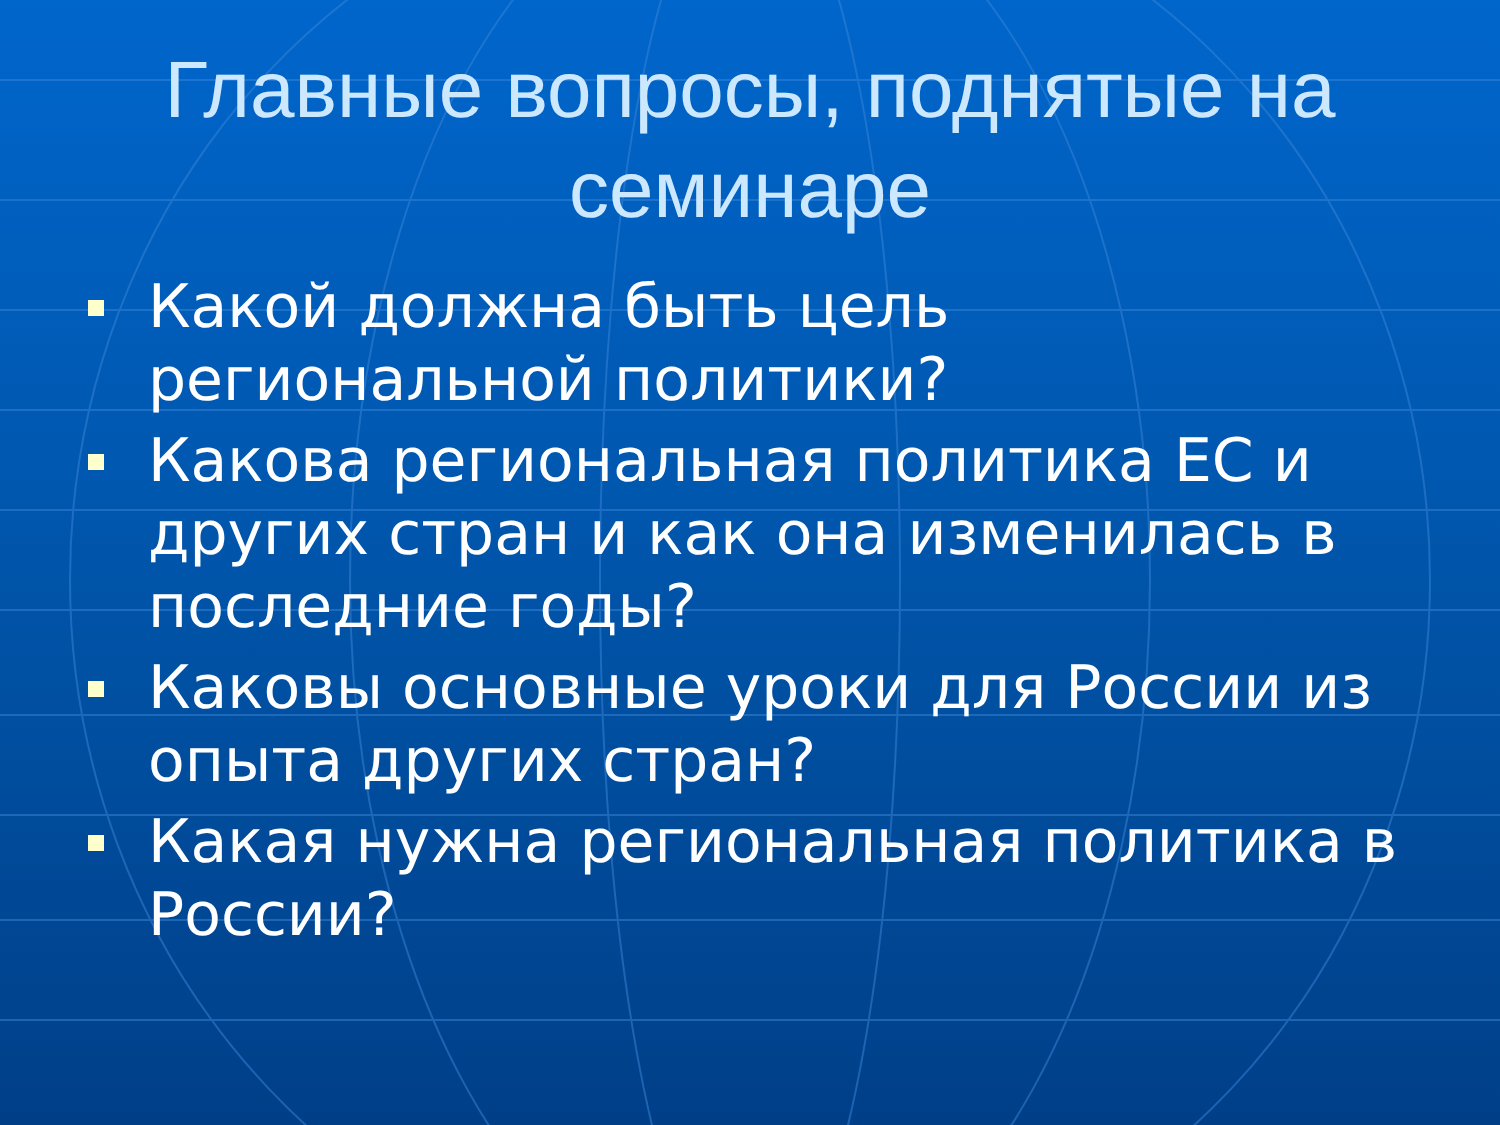Главные вопросы, поднятые на семинаре
Какой должна быть цель региональной политики?
Какова региональная политика ЕС и других стран и как она изменилась в последние годы?
Каковы основные уроки для России из опыта других стран?
Какая нужна региональная политика в России?